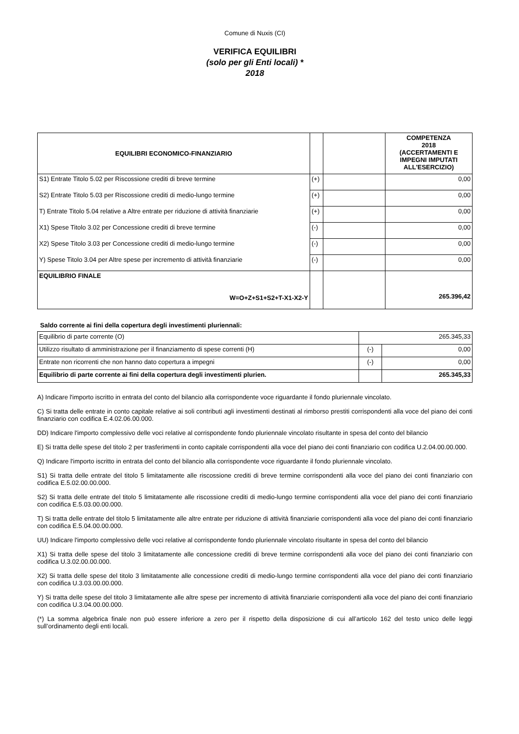Comune di Nuxis (CI)
VERIFICA EQUILIBRI
(solo per gli Enti locali) *
2018
| EQUILIBRI ECONOMICO-FINANZIARIO | | | COMPETENZA 2018 (ACCERTAMENTI E IMPEGNI IMPUTATI ALL'ESERCIZIO) |
| --- | --- | --- | --- |
| S1) Entrate Titolo 5.02 per Riscossione crediti di breve termine | (+) | | 0,00 |
| S2) Entrate Titolo 5.03 per Riscossione crediti di medio-lungo termine | (+) | | 0,00 |
| T) Entrate Titolo 5.04 relative a Altre entrate per riduzione di attività finanziarie | (+) | | 0,00 |
| X1) Spese Titolo 3.02 per Concessione crediti di breve termine | (-) | | 0,00 |
| X2) Spese Titolo 3.03 per Concessione crediti di medio-lungo termine | (-) | | 0,00 |
| Y) Spese Titolo 3.04 per Altre spese per incremento di attività finanziarie | (-) | | 0,00 |
| EQUILIBRIO FINALE W=O+Z+S1+S2+T-X1-X2-Y | | | 265.396,42 |
Saldo corrente ai fini della copertura degli investimenti pluriennali:
| Equilibrio di parte corrente (O) | 265.345,33 | |
| Utilizzo risultato di amministrazione per il finanziamento di spese correnti (H) | (-) | 0,00 |
| Entrate non ricorrenti che non hanno dato copertura a impegni | (-) | 0,00 |
| Equilibrio di parte corrente ai fini della copertura degli investimenti plurien. | | 265.345,33 |
A) Indicare l'importo iscritto in entrata del conto del bilancio alla corrispondente voce riguardante il fondo pluriennale vincolato.
C) Si tratta delle entrate in conto capitale relative ai soli contributi agli investimenti destinati al rimborso prestiti corrispondenti alla voce del piano dei conti finanziario con codifica E.4.02.06.00.000.
DD) Indicare l'importo complessivo delle voci relative al corrispondente fondo pluriennale vincolato risultante in spesa del conto del bilancio
E) Si tratta delle spese del titolo 2 per trasferimenti in conto capitale corrispondenti alla voce del piano dei conti finanziario con codifica U.2.04.00.00.000.
Q) Indicare l'importo iscritto in entrata del conto del bilancio alla corrispondente voce riguardante il fondo pluriennale vincolato.
S1) Si tratta delle entrate del titolo 5 limitatamente alle riscossione crediti di breve termine corrispondenti alla voce del piano dei conti finanziario con codifica E.5.02.00.00.000.
S2) Si tratta delle entrate del titolo 5 limitatamente alle riscossione crediti di medio-lungo termine corrispondenti alla voce del piano dei conti finanziario con codifica E.5.03.00.00.000.
T) Si tratta delle entrate del titolo 5 limitatamente alle altre entrate per riduzione di attività finanziarie corrispondenti alla voce del piano dei conti finanziario con codifica E.5.04.00.00.000.
UU) Indicare l'importo complessivo delle voci relative al corrispondente fondo pluriennale vincolato risultante in spesa del conto del bilancio
X1) Si tratta delle spese del titolo 3 limitatamente alle concessione crediti di breve termine corrispondenti alla voce del piano dei conti finanziario con codifica U.3.02.00.00.000.
X2) Si tratta delle spese del titolo 3 limitatamente alle concessione crediti di medio-lungo termine corrispondenti alla voce del piano dei conti finanziario con codifica U.3.03.00.00.000.
Y) Si tratta delle spese del titolo 3 limitatamente alle altre spese per incremento di attività finanziarie corrispondenti alla voce del piano dei conti finanziario con codifica U.3.04.00.00.000.
(*) La somma algebrica finale non può essere inferiore a zero per il rispetto della disposizione di cui all’articolo 162 del testo unico delle leggi sull’ordinamento degli enti locali.